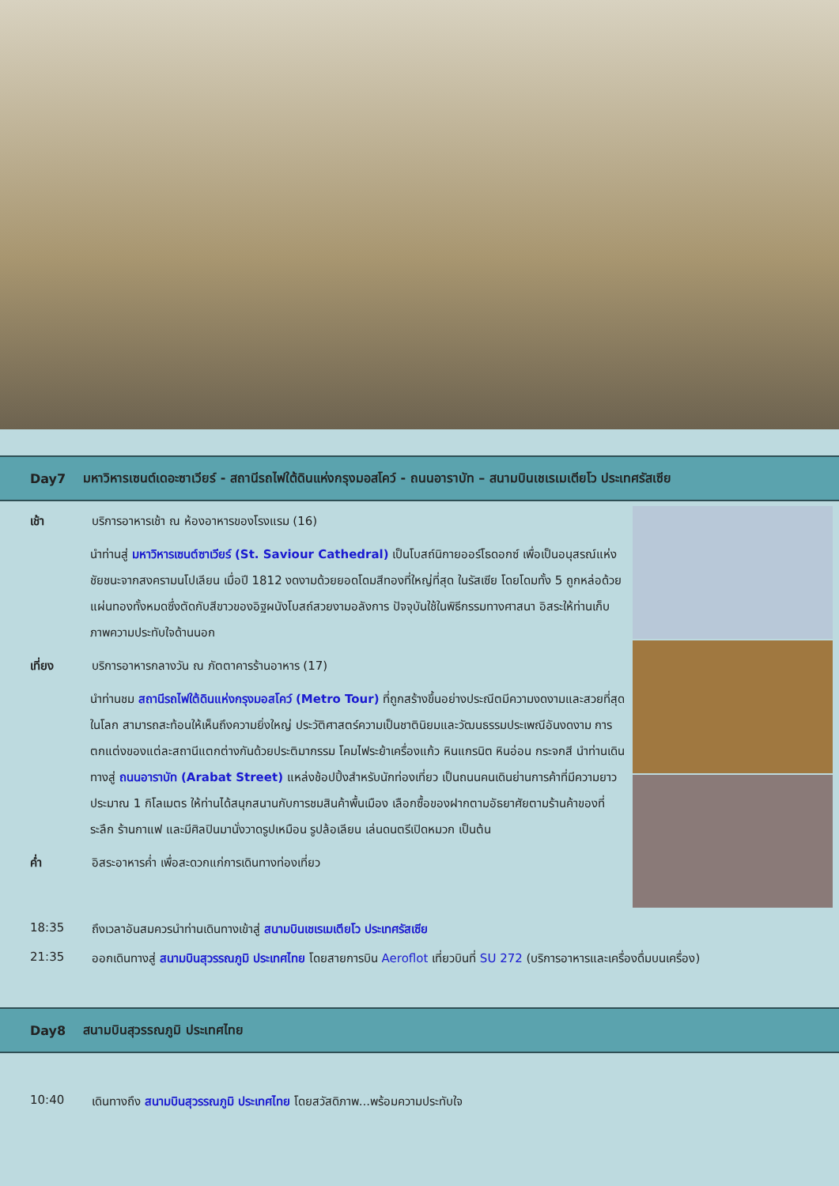Day7 มหาวิหารเซนต์เดอะซาเวียร์ - สถานีรถไฟใต้ดินแห่งกรุงมอสโคว์ - ถนนอาราบัท – สนามบินเชเรเมเตียโว ประเทศรัสเซีย
เช้า บริการอาหารเช้า ณ ห้องอาหารของโรงแรม (16)
นำท่านสู่ มหาวิหารเซนต์ซาเวียร์ (St. Saviour Cathedral) เป็นโบสถ์นิกายออร์โธดอกซ์ เพื่อเป็นอนุสรณ์แห่งชัยชนะจากสงครามนโปเลียน เมื่อปี 1812 งดงามด้วยยอดโดมสีทองที่ใหญ่ที่สุด ในรัสเซีย โดยโดมทั้ง 5 ถูกหล่อด้วยแผ่นทองทั้งหมดซึ่งตัดกับสีขาวของอิฐผนังโบสถ์สวยงามอลังการ ปัจจุบันใช้ในพิธีกรรมทางศาสนา อิสระให้ท่านเก็บภาพความประทับใจด้านนอก
เที่ยง บริการอาหารกลางวัน ณ ภัตตาคารร้านอาหาร (17)
นำท่านชม สถานีรถไฟใต้ดินแห่งกรุงมอสโคว์ (Metro Tour) ที่ถูกสร้างขึ้นอย่างประณีตมีความงดงามและสวยที่สุดในโลก สามารถสะท้อนให้เห็นถึงความยิ่งใหญ่ ประวัติศาสตร์ความเป็นชาตินิยมและวัฒนธรรมประเพณีอันงดงาม การตกแต่งของแต่ละสถานีแตกต่างกันด้วยประติมากรรม โคมไฟระย้าเครื่องแก้ว หินแกรนิต หินอ่อน กระจกสี นำท่านเดินทางสู่ ถนนอาราบัท (Arabat Street) แหล่งช้อปปิ้งสำหรับนักท่องเที่ยว เป็นถนนคนเดินย่านการค้าที่มีความยาวประมาณ 1 กิโลเมตร ให้ท่านได้สนุกสนานกับการชมสินค้าพื้นเมือง เลือกซื้อของฝากตามอัธยาศัยตามร้านค้าของที่ระลึก ร้านกาแฟ และมีศิลปินมานั่งวาดรูปเหมือน รูปล้อเลียน เล่นดนตรีเปิดหมวก เป็นต้น
ค่ำ อิสระอาหารค่ำ เพื่อสะดวกแก่การเดินทางท่องเที่ยว
18:35 ถึงเวลาอันสมควรนำท่านเดินทางเข้าสู่ สนามบินเชเรเมเตียโว ประเทศรัสเซีย
21:35 ออกเดินทางสู่ สนามบินสุวรรณภูมิ ประเทศไทย โดยสายการบิน Aeroflot เที่ยวบินที่ SU 272 (บริการอาหารและเครื่องดื่มบนเครื่อง)
Day8 สนามบินสุวรรณภูมิ ประเทศไทย
10:40 เดินทางถึง สนามบินสุวรรณภูมิ ประเทศไทย โดยสวัสดิภาพ...พร้อมความประทับใจ